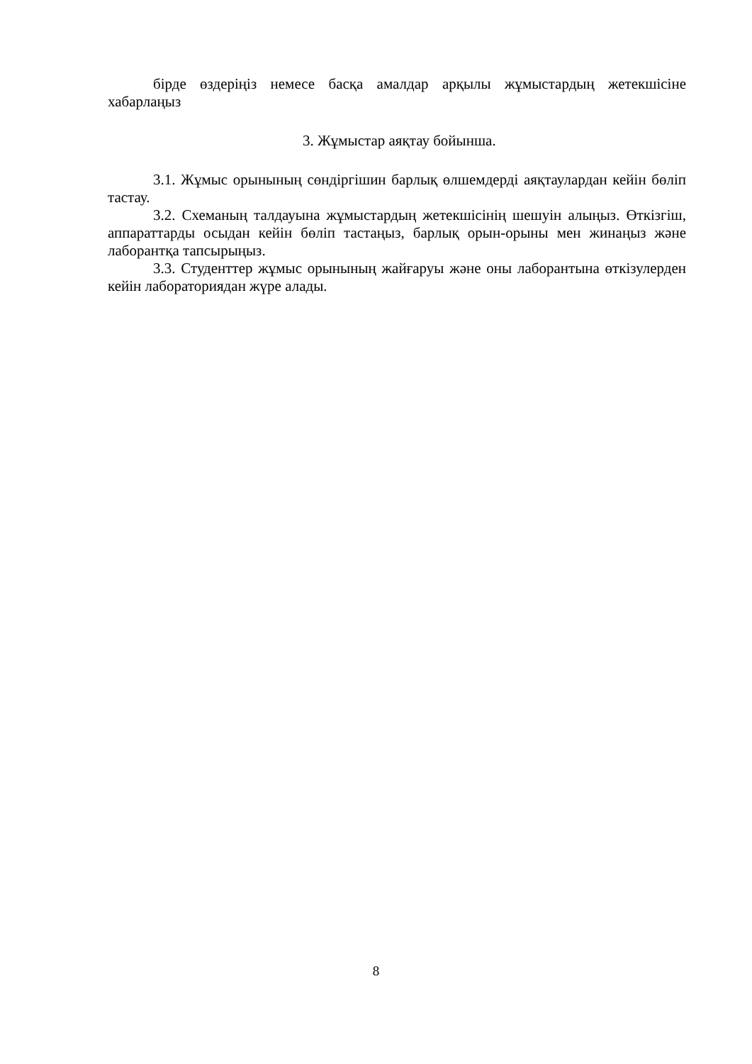бірде өздеріңіз немесе басқа амалдар арқылы жұмыстардың жетекшісіне хабарлаңыз
3. Жұмыстар аяқтау бойынша.
3.1. Жұмыс орынының сөндіргішин барлық өлшемдерді аяқтаулардан кейін бөліп тастау.
3.2. Схеманың талдауына жұмыстардың жетекшісінің шешуін алыңыз. Өткізгіш, аппараттарды осыдан кейін бөліп тастаңыз, барлық орын-орыны мен жинаңыз және лаборантқа тапсырыңыз.
3.3. Студенттер жұмыс орынының жайғаруы және оны лаборантына өткізулерден кейін лабораториядан жүре алады.
8